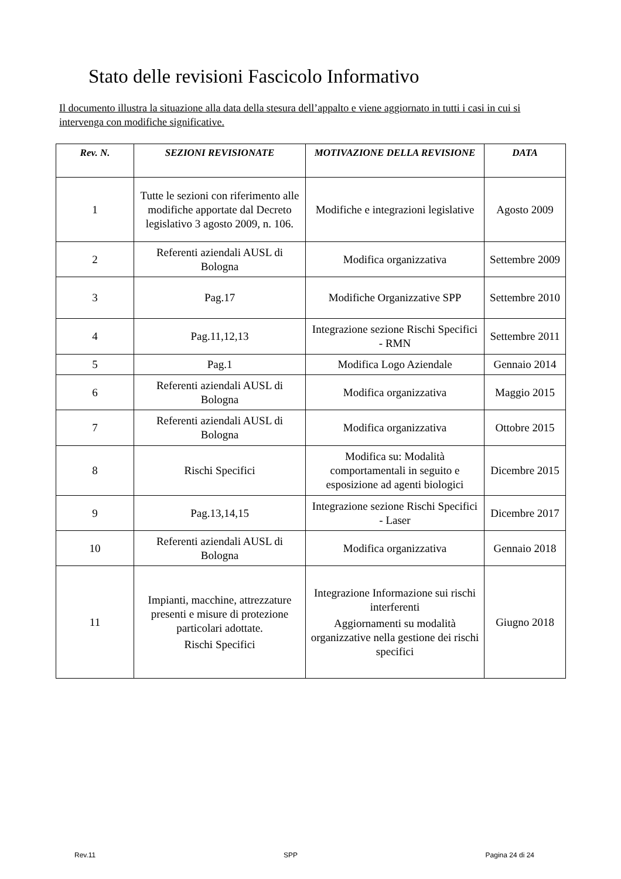Stato delle revisioni Fascicolo Informativo
Il documento illustra la situazione alla data della stesura dell’appalto e viene aggiornato in tutti i casi in cui si intervenga con modifiche significative.
| Rev. N. | SEZIONI REVISIONATE | MOTIVAZIONE DELLA REVISIONE | DATA |
| --- | --- | --- | --- |
| 1 | Tutte le sezioni con riferimento alle modifiche apportate dal Decreto legislativo 3 agosto 2009, n. 106. | Modifiche e integrazioni legislative | Agosto 2009 |
| 2 | Referenti aziendali AUSL di Bologna | Modifica organizzativa | Settembre 2009 |
| 3 | Pag.17 | Modifiche Organizzative SPP | Settembre 2010 |
| 4 | Pag.11,12,13 | Integrazione sezione Rischi Specifici - RMN | Settembre 2011 |
| 5 | Pag.1 | Modifica Logo Aziendale | Gennaio 2014 |
| 6 | Referenti aziendali AUSL di Bologna | Modifica organizzativa | Maggio 2015 |
| 7 | Referenti aziendali AUSL di Bologna | Modifica organizzativa | Ottobre 2015 |
| 8 | Rischi Specifici | Modifica su: Modalità comportamentali in seguito e esposizione ad agenti biologici | Dicembre 2015 |
| 9 | Pag.13,14,15 | Integrazione sezione Rischi Specifici - Laser | Dicembre 2017 |
| 10 | Referenti aziendali AUSL di Bologna | Modifica organizzativa | Gennaio 2018 |
| 11 | Impianti, macchine, attrezzature presenti e misure di protezione particolari adottate. Rischi Specifici | Integrazione Informazione sui rischi interferenti Aggiornamenti su modalità organizzative nella gestione dei rischi specifici | Giugno 2018 |
Rev.11 SPP Pagina 24 di 24